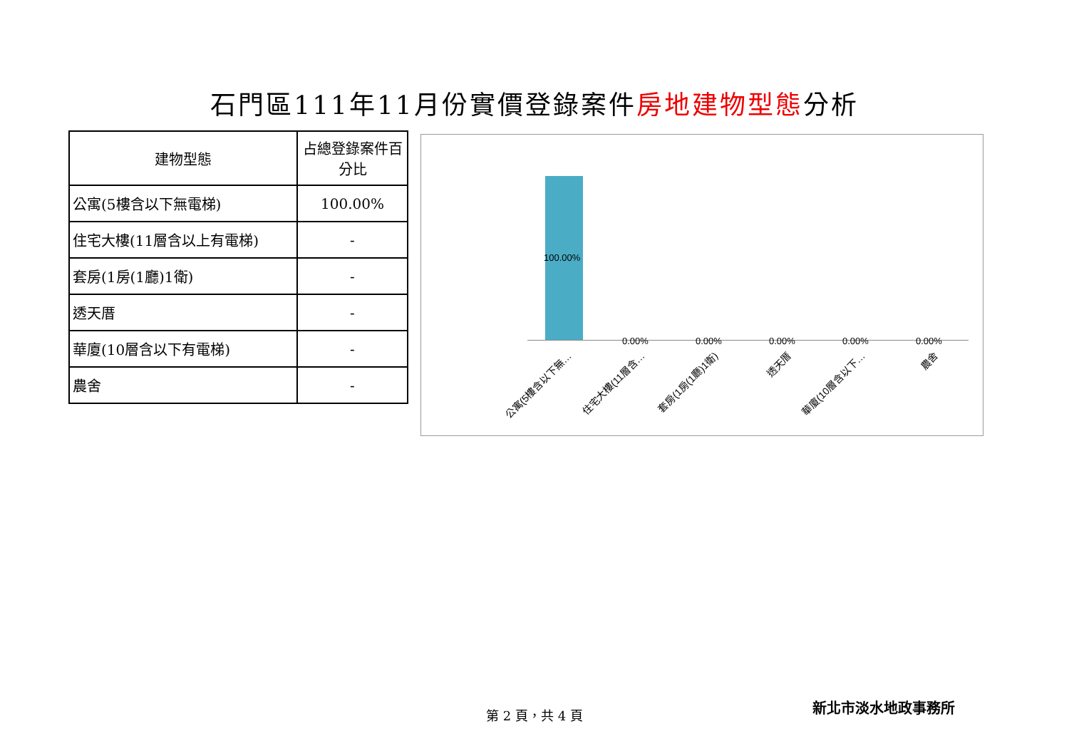石門區111年11月份實價登錄案件房地建物型態分析
| 建物型態 | 占總登錄案件百分比 |
| --- | --- |
| 公寓(5樓含以下無電梯) | 100.00% |
| 住宅大樓(11層含以上有電梯) | - |
| 套房(1房(1廳)1衛) | - |
| 透天厝 | - |
| 華廈(10層含以下有電梯) | - |
| 農舍 | - |
100.00%
0.00% 0.00% 0.00% 0.00% 0.00%
公寓(5樓含以下無… 住宅大樓(11層含… 套房(1房(1廳)1衛) 透天厝 華廈(10層含以下… 農舍
第 2 頁，共 4 頁 新北市淡水地政事務所